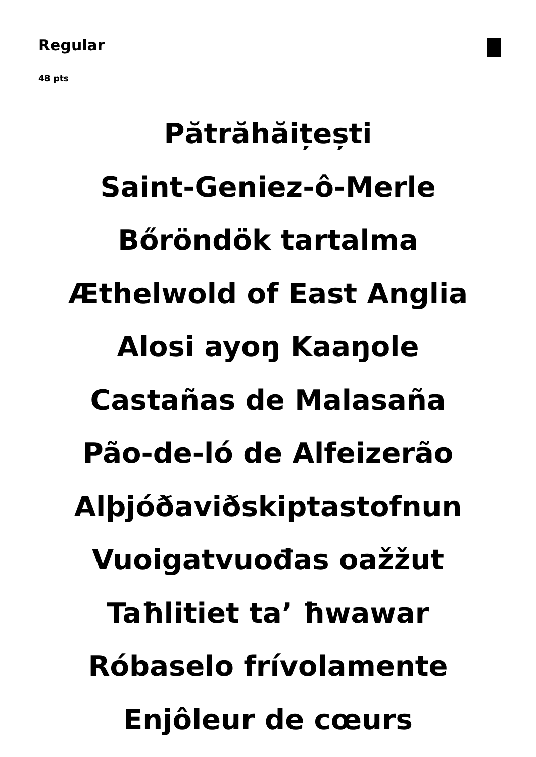Regular
48 pts
Pătrăhăițești
Saint-Geniez-ô-Merle
Bőröndök tartalma
Æthelwold of East Anglia
Alosi ayoŋ Kaaŋole
Castañas de Malasaña
Pão-de-ló de Alfeizerão
Alþjóðaviðskiptastofnun
Vuoigatvuođas oažžut
Taħlitiet ta’ ħwawar
Róbaselo frívolamente
Enjôleur de cœurs